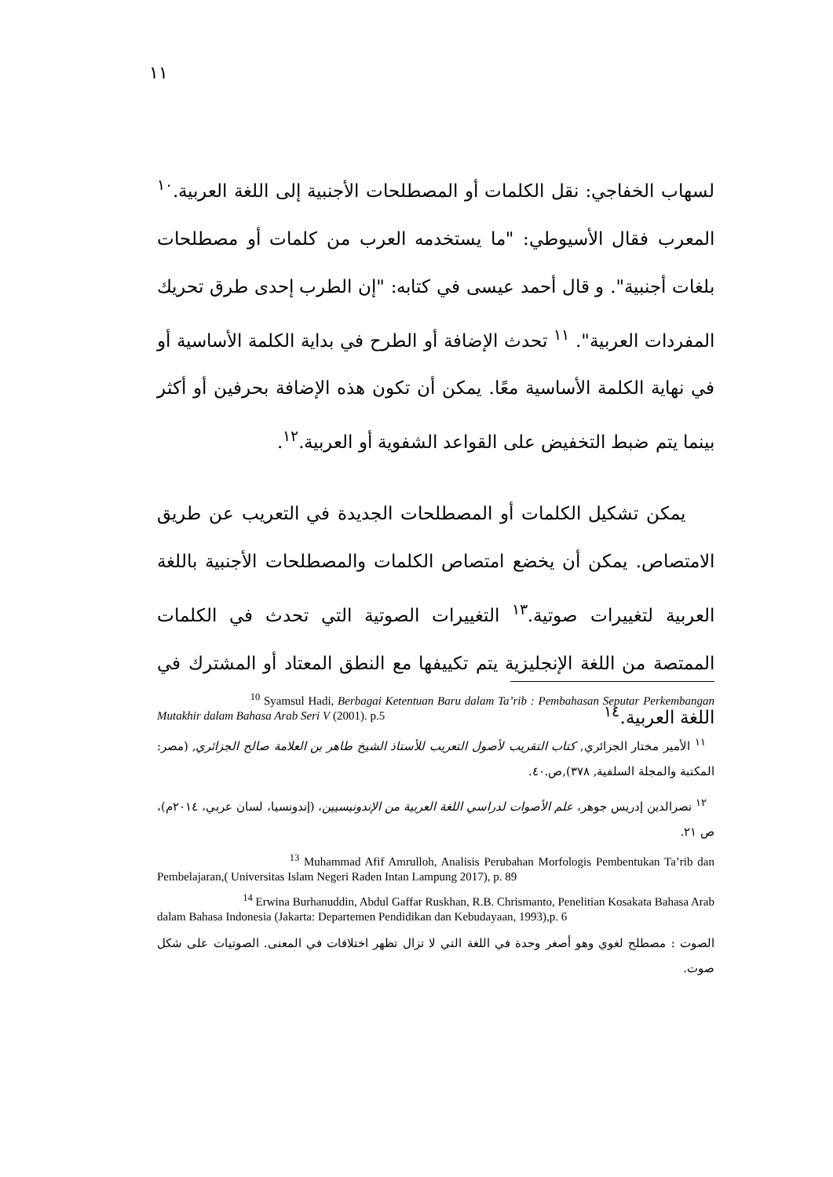١١
لسهاب الخفاجي: نقل الكلمات أو المصطلحات الأجنبية إلى اللغة العربية.<sup>١٠</sup> المعرب فقال الأسيوطي: "ما يستخدمه العرب من كلمات أو مصطلحات بلغات أجنبية". و قال أحمد عيسى في كتابه: "إن الطرب إحدى طرق تحريك المفردات العربية". <sup>١١</sup> تحدث الإضافة أو الطرح في بداية الكلمة الأساسية أو في نهاية الكلمة الأساسية معًا. يمكن أن تكون هذه الإضافة بحرفين أو أكثر بينما يتم ضبط التخفيض على القواعد الشفوية أو العربية.<sup>١٢</sup>.
يمكن تشكيل الكلمات أو المصطلحات الجديدة في التعريب عن طريق الامتصاص. يمكن أن يخضع امتصاص الكلمات والمصطلحات الأجنبية باللغة العربية لتغييرات صوتية.<sup>١٣</sup> التغييرات الصوتية التي تحدث في الكلمات الممتصة من اللغة الإنجليزية يتم تكييفها مع النطق المعتاد أو المشترك في اللغة العربية.<sup>١٤</sup>
<sup>10</sup> Syamsul Hadi, Berbagai Ketentuan Baru dalam Ta’rib : Pembahasan Seputar Perkembangan Mutakhir dalam Bahasa Arab Seri V (2001). p.5
<sup>١١</sup> الأمير مختار الجزائري, كتاب التقريب لأصول التعريب للأستاذ الشيخ طاهر بن العلامة صالح الجزائري, (مصر: المكتبة والمجلة السلفية, ٣٧٨),ص.٤٠.
<sup>١٢</sup> نصرالدين إدريس جوهر، علم الأصوات لدراسي اللغة العربية من الإندونيسيين، (إندونسيا، لسان عربي، ٢٠١٤م)، ص ٢١.
<sup>13</sup> Muhammad Afif Amrulloh, Analisis Perubahan Morfologis Pembentukan Ta’rib dan Pembelajaran,( Universitas Islam Negeri Raden Intan Lampung 2017), p. 89
<sup>14</sup> Erwina Burhanuddin, Abdul Gaffar Ruskhan, R.B. Chrismanto, Penelitian Kosakata Bahasa Arab dalam Bahasa Indonesia (Jakarta: Departemen Pendidikan dan Kebudayaan, 1993),p. 6
الصوت : مصطلح لغوي وهو أصغر وحدة في اللغة التي لا تزال تظهر اختلافات في المعنى. الصوتيات على شكل صوت.